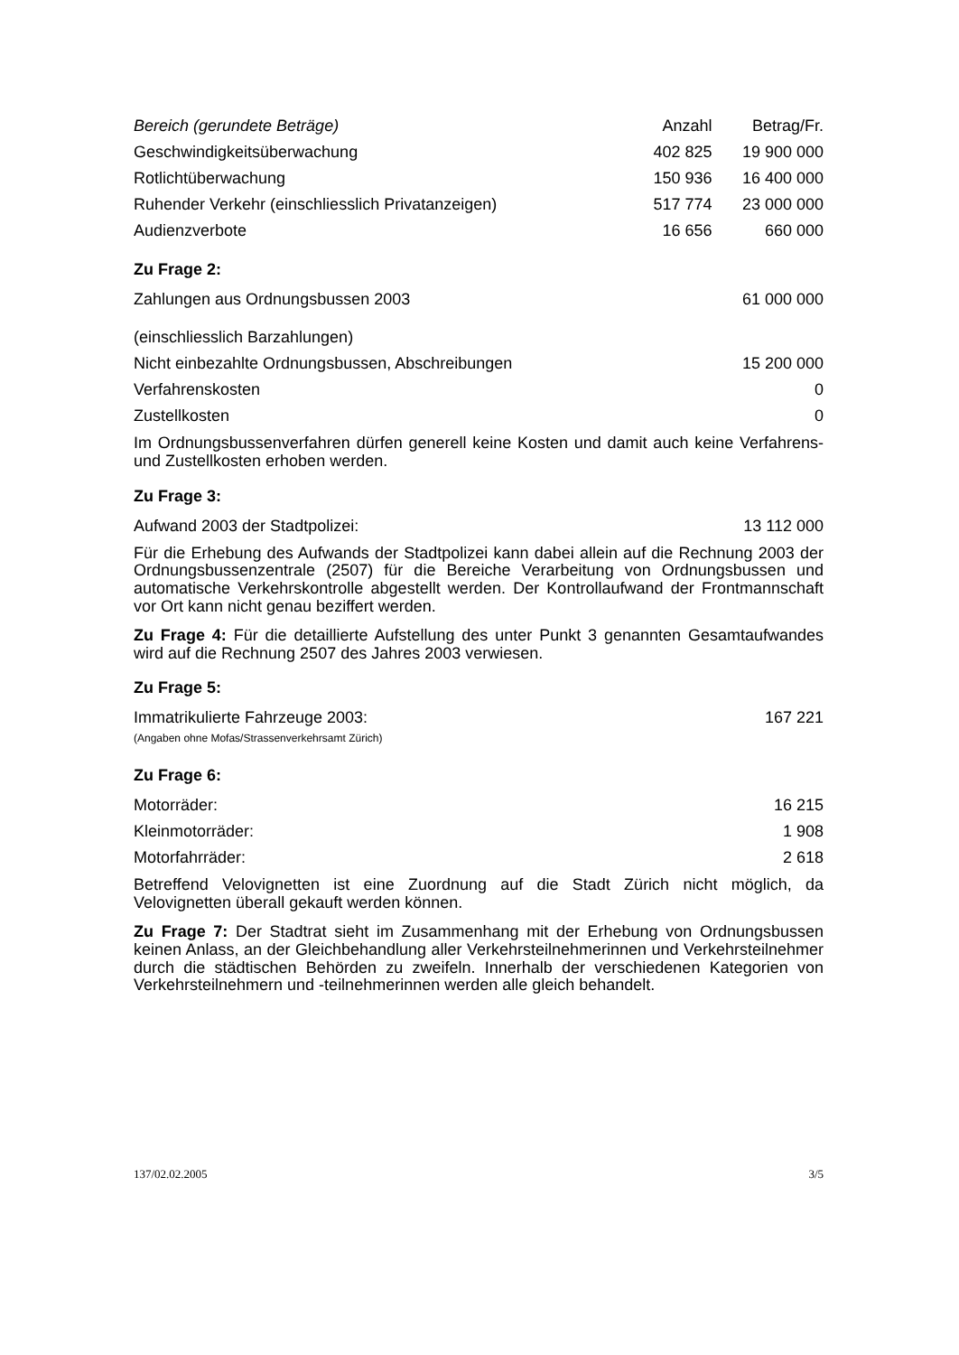| Bereich (gerundete Beträge) | Anzahl | Betrag/Fr. |
| --- | --- | --- |
| Geschwindigkeitsüberwachung | 402 825 | 19 900 000 |
| Rotlichtüberwachung | 150 936 | 16 400 000 |
| Ruhender Verkehr (einschliesslich Privatanzeigen) | 517 774 | 23 000 000 |
| Audienzverbote | 16 656 | 660 000 |
Zu Frage 2:
| Zahlungen aus Ordnungsbussen 2003 (einschliesslich Barzahlungen) | 61 000 000 |
| Nicht einbezahlte Ordnungsbussen, Abschreibungen | 15 200 000 |
| Verfahrenskosten | 0 |
| Zustellkosten | 0 |
Im Ordnungsbussenverfahren dürfen generell keine Kosten und damit auch keine Verfahrens- und Zustellkosten erhoben werden.
Zu Frage 3:
| Aufwand 2003 der Stadtpolizei: | 13 112 000 |
Für die Erhebung des Aufwands der Stadtpolizei kann dabei allein auf die Rechnung 2003 der Ordnungsbussenzentrale (2507) für die Bereiche Verarbeitung von Ordnungsbussen und automatische Verkehrskontrolle abgestellt werden. Der Kontrollaufwand der Frontmannschaft vor Ort kann nicht genau beziffert werden.
Zu Frage 4: Für die detaillierte Aufstellung des unter Punkt 3 genannten Gesamtaufwandes wird auf die Rechnung 2507 des Jahres 2003 verwiesen.
Zu Frage 5:
| Immatrikulierte Fahrzeuge 2003: (Angaben ohne Mofas/Strassenverkehrsamt Zürich) | 167 221 |
Zu Frage 6:
| Motorräder: | 16 215 |
| Kleinmotorräder: | 1 908 |
| Motorfahrräder: | 2 618 |
Betreffend Velovignetten ist eine Zuordnung auf die Stadt Zürich nicht möglich, da Velovignetten überall gekauft werden können.
Zu Frage 7: Der Stadtrat sieht im Zusammenhang mit der Erhebung von Ordnungsbussen keinen Anlass, an der Gleichbehandlung aller Verkehrsteilnehmerinnen und Verkehrsteilnehmer durch die städtischen Behörden zu zweifeln. Innerhalb der verschiedenen Kategorien von Verkehrsteilnehmern und -teilnehmerinnen werden alle gleich behandelt.
137/02.02.2005 3/5